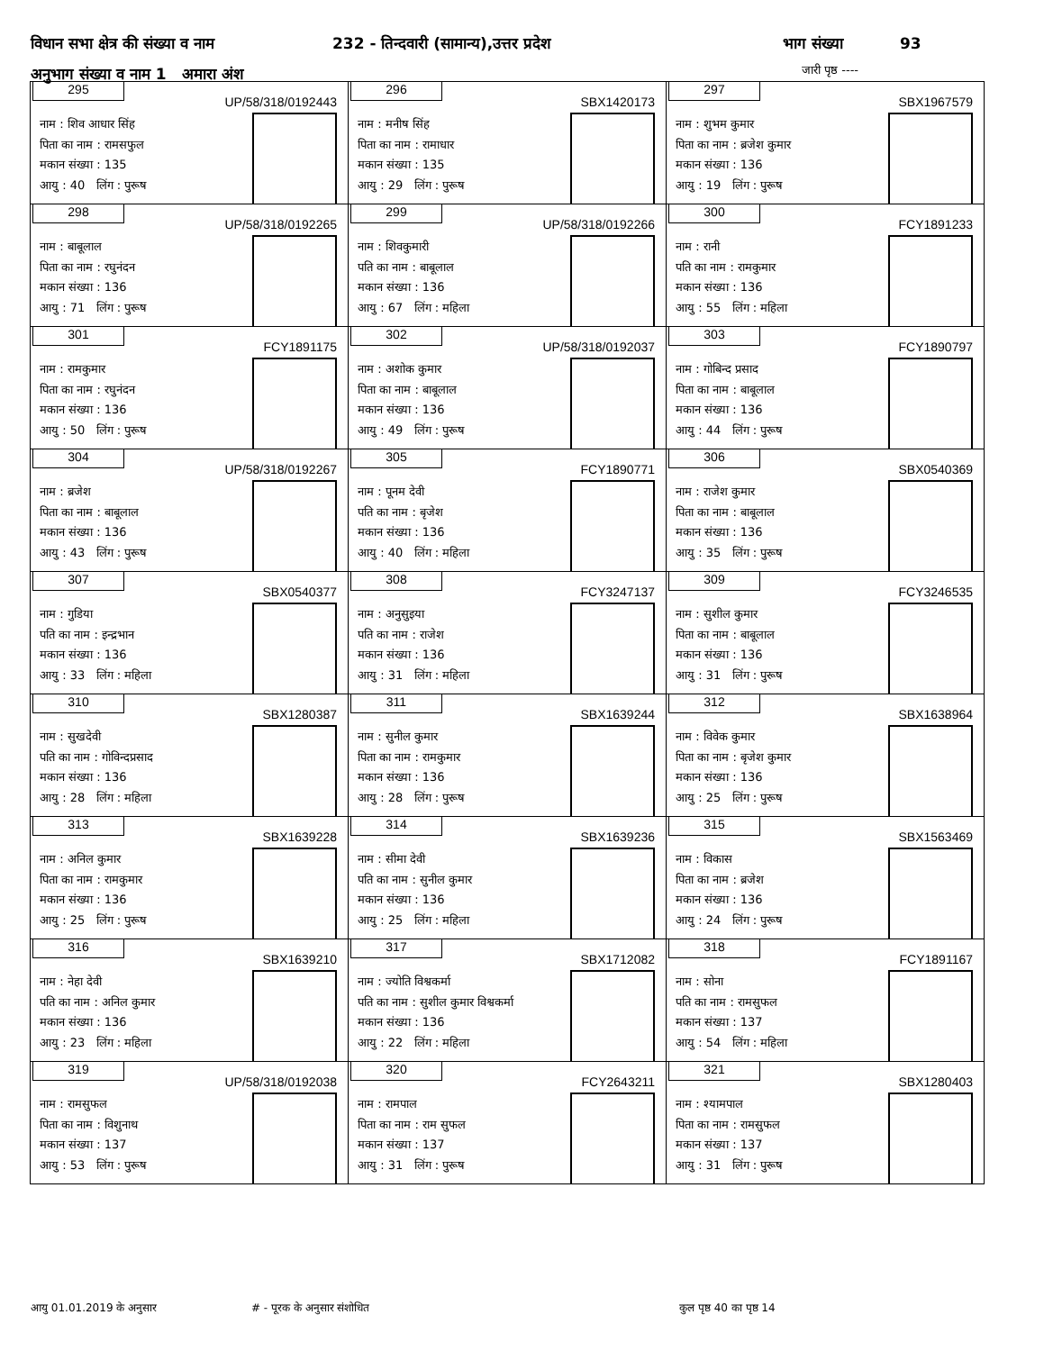विधान सभा क्षेत्र की संख्या व नाम 232 - तिन्दवारी (सामान्य),उत्तर प्रदेश भाग संख्या 93
अनुभाग संख्या व नाम 1 अमारा अंश
जारी पृष्ठ ----
| 295 UP/58/318/0192443 नाम : शिव आधार सिंह पिता का नाम : रामसफुल मकान संख्या : 135 आयु : 40 लिंग : पुरूष | 296 SBX1420173 नाम : मनीष सिंह पिता का नाम : रामाधार मकान संख्या : 135 आयु : 29 लिंग : पुरूष | 297 SBX1967579 नाम : शुभम कुमार पिता का नाम : ब्रजेश कुमार मकान संख्या : 136 आयु : 19 लिंग : पुरूष |
| 298 UP/58/318/0192265 नाम : बाबूलाल पिता का नाम : रघुनंदन मकान संख्या : 136 आयु : 71 लिंग : पुरूष | 299 UP/58/318/0192266 नाम : शिवकुमारी पति का नाम : बाबूलाल मकान संख्या : 136 आयु : 67 लिंग : महिला | 300 FCY1891233 नाम : रानी पति का नाम : रामकुमार मकान संख्या : 136 आयु : 55 लिंग : महिला |
| 301 FCY1891175 नाम : रामकुमार पिता का नाम : रघुनंदन मकान संख्या : 136 आयु : 50 लिंग : पुरूष | 302 UP/58/318/0192037 नाम : अशोक कुमार पिता का नाम : बाबूलाल मकान संख्या : 136 आयु : 49 लिंग : पुरूष | 303 FCY1890797 नाम : गोबिन्द प्रसाद पिता का नाम : बाबूलाल मकान संख्या : 136 आयु : 44 लिंग : पुरूष |
| 304 UP/58/318/0192267 नाम : ब्रजेश पिता का नाम : बाबूलाल मकान संख्या : 136 आयु : 43 लिंग : पुरूष | 305 FCY1890771 नाम : पूनम देवी पति का नाम : बृजेश मकान संख्या : 136 आयु : 40 लिंग : महिला | 306 SBX0540369 नाम : राजेश कुमार पिता का नाम : बाबूलाल मकान संख्या : 136 आयु : 35 लिंग : पुरूष |
| 307 SBX0540377 नाम : गुडिया पति का नाम : इन्द्रभान मकान संख्या : 136 आयु : 33 लिंग : महिला | 308 FCY3247137 नाम : अनुसुइया पति का नाम : राजेश मकान संख्या : 136 आयु : 31 लिंग : महिला | 309 FCY3246535 नाम : सुशील कुमार पिता का नाम : बाबूलाल मकान संख्या : 136 आयु : 31 लिंग : पुरूष |
| 310 SBX1280387 नाम : सुखदेवी पति का नाम : गोविन्दप्रसाद मकान संख्या : 136 आयु : 28 लिंग : महिला | 311 SBX1639244 नाम : सुनील कुमार पिता का नाम : रामकुमार मकान संख्या : 136 आयु : 28 लिंग : पुरूष | 312 SBX1638964 नाम : विवेक कुमार पिता का नाम : बृजेश कुमार मकान संख्या : 136 आयु : 25 लिंग : पुरूष |
| 313 SBX1639228 नाम : अनिल कुमार पिता का नाम : रामकुमार मकान संख्या : 136 आयु : 25 लिंग : पुरूष | 314 SBX1639236 नाम : सीमा देवी पति का नाम : सुनील कुमार मकान संख्या : 136 आयु : 25 लिंग : महिला | 315 SBX1563469 नाम : विकास पिता का नाम : ब्रजेश मकान संख्या : 136 आयु : 24 लिंग : पुरूष |
| 316 SBX1639210 नाम : नेहा देवी पति का नाम : अनिल कुमार मकान संख्या : 136 आयु : 23 लिंग : महिला | 317 SBX1712082 नाम : ज्योति विश्वकर्मा पति का नाम : सुशील कुमार विश्वकर्मा मकान संख्या : 136 आयु : 22 लिंग : महिला | 318 FCY1891167 नाम : सोना पति का नाम : रामसुफल मकान संख्या : 137 आयु : 54 लिंग : महिला |
| 319 UP/58/318/0192038 नाम : रामसुफल पिता का नाम : विशुनाथ मकान संख्या : 137 आयु : 53 लिंग : पुरूष | 320 FCY2643211 नाम : रामपाल पिता का नाम : राम सुफल मकान संख्या : 137 आयु : 31 लिंग : पुरूष | 321 SBX1280403 नाम : श्यामपाल पिता का नाम : रामसुफल मकान संख्या : 137 आयु : 31 लिंग : पुरूष |
आयु 01.01.2019 के अनुसार # - पूरक के अनुसार संशोधित कुल पृष्ठ 40 का पृष्ठ 14